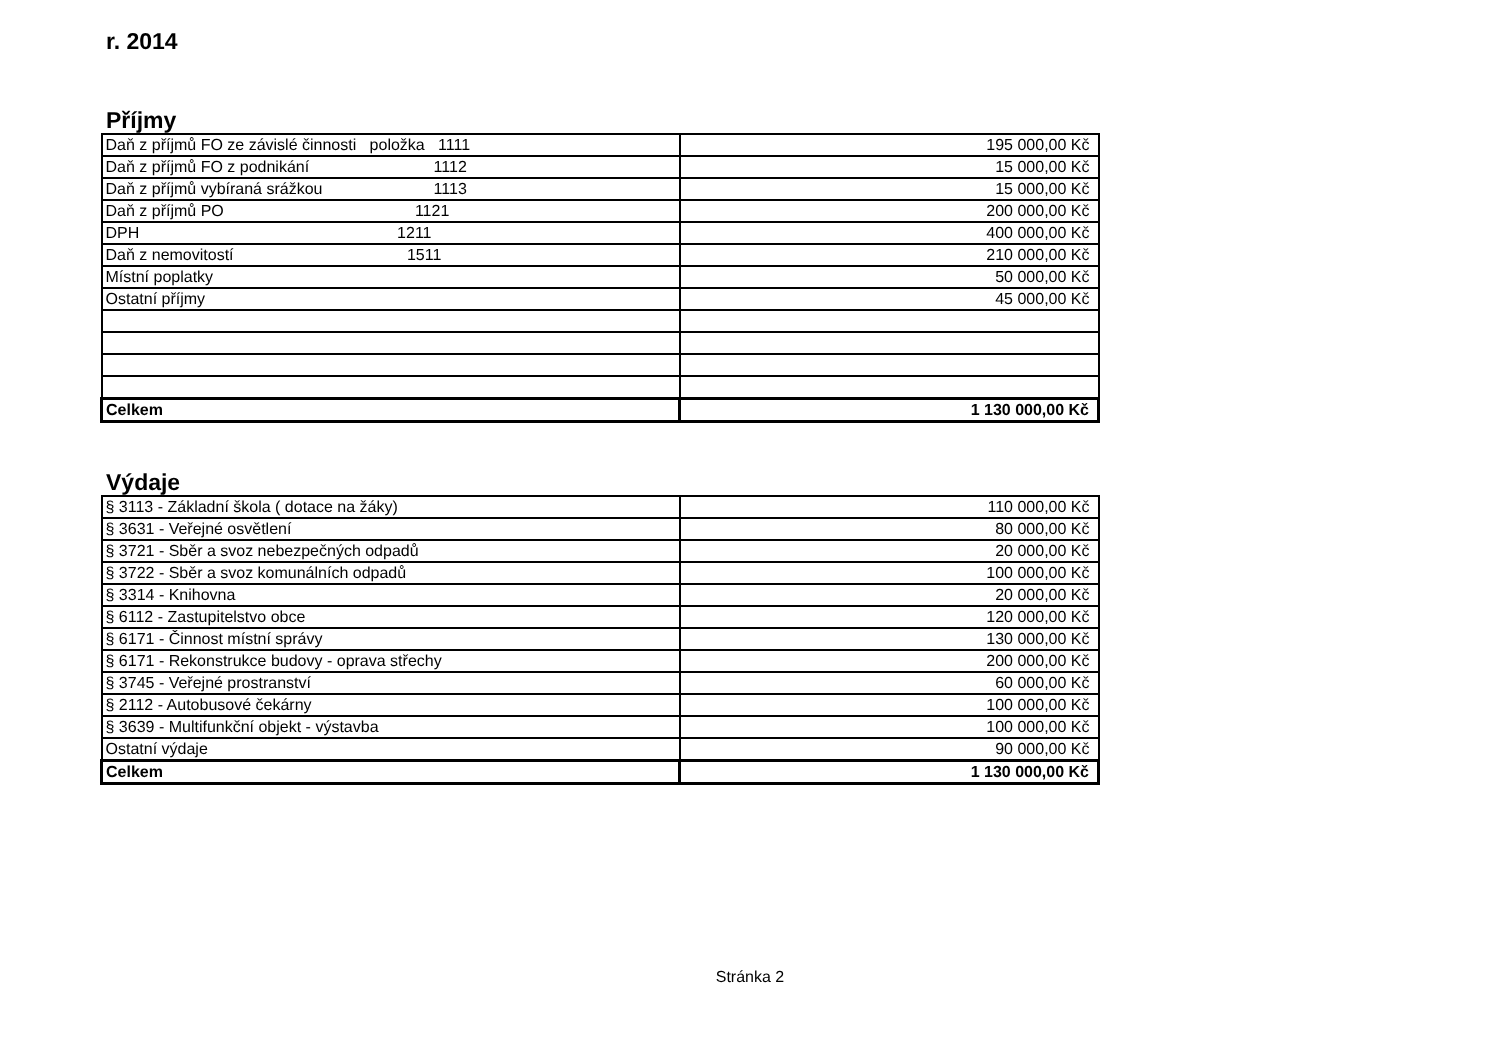r. 2014
Příjmy
| Daň z příjmů FO ze závislé činnosti položka 1111 | 195 000,00 Kč |
| Daň z příjmů FO z podnikání 1112 | 15 000,00 Kč |
| Daň z příjmů vybíraná srážkou 1113 | 15 000,00 Kč |
| Daň z příjmů PO 1121 | 200 000,00 Kč |
| DPH 1211 | 400 000,00 Kč |
| Daň z nemovitostí 1511 | 210 000,00 Kč |
| Místní poplatky | 50 000,00 Kč |
| Ostatní příjmy | 45 000,00 Kč |
| Celkem | 1 130 000,00 Kč |
Výdaje
| § 3113 - Základní škola ( dotace na žáky) | 110 000,00 Kč |
| § 3631 - Veřejné osvětlení | 80 000,00 Kč |
| § 3721 - Sběr a svoz nebezpečných odpadů | 20 000,00 Kč |
| § 3722 - Sběr a svoz komunálních odpadů | 100 000,00 Kč |
| § 3314 - Knihovna | 20 000,00 Kč |
| § 6112 - Zastupitelstvo obce | 120 000,00 Kč |
| § 6171 - Činnost místní správy | 130 000,00 Kč |
| § 6171 - Rekonstrukce budovy - oprava střechy | 200 000,00 Kč |
| § 3745 - Veřejné prostranství | 60 000,00 Kč |
| § 2112 - Autobusové čekárny | 100 000,00 Kč |
| § 3639 - Multifunkční objekt - výstavba | 100 000,00 Kč |
| Ostatní výdaje | 90 000,00 Kč |
| Celkem | 1 130 000,00 Kč |
Stránka 2